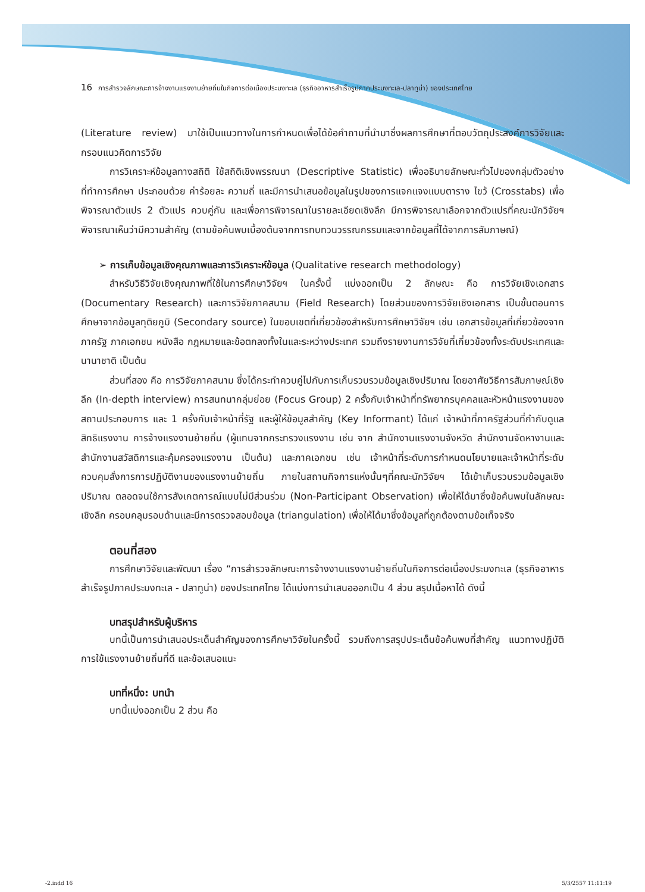16 การสำรวจลักษณะการจ้างงานแรงงานย้ายถิ่นในกิจการต่อเนื่องประมงทะเล (ธุรกิจอาหารสำเร็จรูปภาคประมงทะเล-ปลาทูน่า) ของประเทศไทย
(Literature review) มาใช้เป็นแนวทางในการกำหนดเพื่อได้ข้อคำถามที่นำมาซึ่งผลการศึกษาที่ตอบวัตถุประสงค์การวิจัยและกรอบแนวคิดการวิจัย
การวิเคราะห์ข้อมูลทางสถิติ ใช้สถิติเชิงพรรณนา (Descriptive Statistic) เพื่ออธิบายลักษณะทั่วไปของกลุ่มตัวอย่างที่ทำการศึกษา ประกอบด้วย ค่าร้อยละ ความถี่ และมีการนำเสนอข้อมูลในรูปของการแจกแจงแบบตาราง ไขว้ (Crosstabs) เพื่อพิจารณาตัวแปร 2 ตัวแปร ควบคู่กัน และเพื่อการพิจารณาในรายละเอียดเชิงลึก มีการพิจารณาเลือกจากตัวแปรที่คณะนักวิจัยฯ พิจารณาเห็นว่ามีความสำคัญ (ตามข้อค้นพบเบื้องต้นจากการทบทวนวรรณกรรมและจากข้อมูลที่ได้จากการสัมภาษณ์)
➢ การเก็บข้อมูลเชิงคุณภาพและการวิเคราะห์ข้อมูล (Qualitative research methodology)
สำหรับวิธีวิจัยเชิงคุณภาพที่ใช้ในการศึกษาวิจัยฯ ในครั้งนี้ แบ่งออกเป็น 2 ลักษณะ คือ การวิจัยเชิงเอกสาร (Documentary Research) และการวิจัยภาคสนาม (Field Research) โดยส่วนของการวิจัยเชิงเอกสาร เป็นขั้นตอนการศึกษาจากข้อมูลทุติยภูมิ (Secondary source) ในขอบเขตที่เกี่ยวข้องสำหรับการศึกษาวิจัยฯ เช่น เอกสารข้อมูลที่เกี่ยวข้องจากภาครัฐ ภาคเอกชน หนังสือ กฎหมายและข้อตกลงทั้งในและระหว่างประเทศ รวมถึงรายงานการวิจัยที่เกี่ยวข้องทั้งระดับประเทศและนานาชาติ เป็นต้น
ส่วนที่สอง คือ การวิจัยภาคสนาม ซึ่งได้กระทำควบคู่ไปกับการเก็บรวบรวมข้อมูลเชิงปริมาณ โดยอาศัยวิธีการสัมภาษณ์เชิงลึก (In-depth interview) การสนทนากลุ่มย่อย (Focus Group) 2 ครั้งกับเจ้าหน้าที่ทรัพยากรบุคคลและหัวหน้าแรงงานของสถานประกอบการ และ 1 ครั้งกับเจ้าหน้าที่รัฐ และผู้ให้ข้อมูลสำคัญ (Key Informant) ได้แก่ เจ้าหน้าที่ภาครัฐส่วนที่กำกับดูแลสิทธิแรงงาน การจ้างแรงงานย้ายถิ่น (ผู้แทนจากกระทรวงแรงงาน เช่น จาก สำนักงานแรงงานจังหวัด สำนักงานจัดหางานและสำนักงานสวัสดิการและคุ้มครองแรงงาน เป็นต้น) และภาคเอกชน เช่น เจ้าหน้าที่ระดับการกำหนดนโยบายและเจ้าหน้าที่ระดับควบคุมสั่งการการปฏิบัติงานของแรงงานย้ายถิ่น ภายในสถานกิจการแห่งนั้นๆที่คณะนักวิจัยฯ ได้เข้าเก็บรวบรวมข้อมูลเชิงปริมาณ ตลอดจนใช้การสังเกตการณ์แบบไม่มีส่วนร่วม (Non-Participant Observation) เพื่อให้ได้มาซึ่งข้อค้นพบในลักษณะเชิงลึก ครอบคลุมรอบด้านและมีการตรวจสอบข้อมูล (triangulation) เพื่อให้ได้มาซึ่งข้อมูลที่ถูกต้องตามข้อเท็จจริง
ตอนที่สอง
การศึกษาวิจัยและพัฒนา เรื่อง “การสำรวจลักษณะการจ้างงานแรงงานย้ายถิ่นในกิจการต่อเนื่องประมงทะเล (ธุรกิจอาหารสำเร็จรูปภาคประมงทะเล - ปลาทูน่า) ของประเทศไทย ได้แบ่งการนำเสนอออกเป็น 4 ส่วน สรุปเนื้อหาได้ ดังนี้
บทสรุปสำหรับผู้บริหาร
บทนี้เป็นการนำเสนอประเด็นสำคัญของการศึกษาวิจัยในครั้งนี้ รวมถึงการสรุปประเด็นข้อค้นพบที่สำคัญ แนวทางปฏิบัติการใช้แรงงานย้ายถิ่นที่ดี และข้อเสนอแนะ
บทที่หนึ่ง: บทนำ
บทนี้แบ่งออกเป็น 2 ส่วน คือ
-2.indd 16 5/3/2557 11:11:19